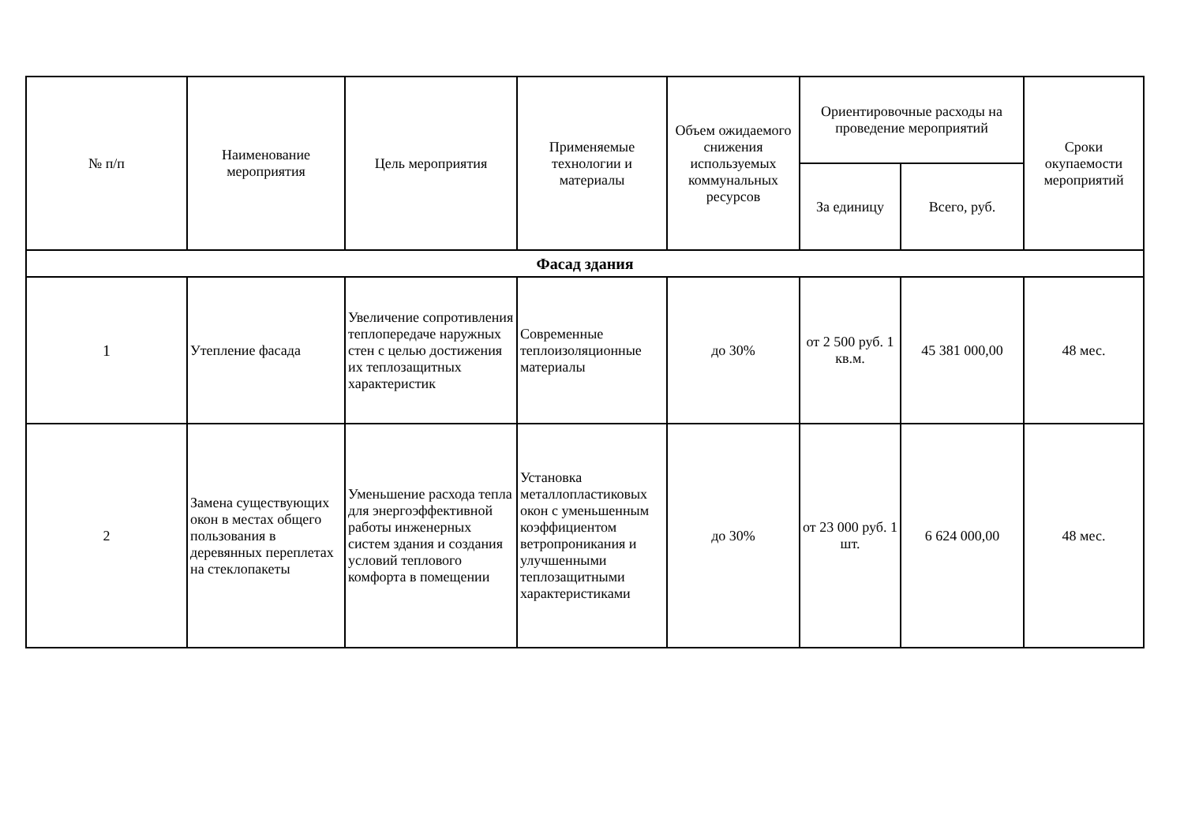| № п/п | Наименование мероприятия | Цель мероприятия | Применяемые технологии и материалы | Объем ожидаемого снижения используемых коммунальных ресурсов | Ориентировочные расходы на проведение мероприятий | | Сроки окупаемости мероприятий |
| --- | --- | --- | --- | --- | --- | --- | --- |
| | | | | | За единицу | Всего, руб. | |
| Фасад здания | | | | | | | |
| 1 | Утепление фасада | Увеличение сопротивления теплопередаче наружных стен с целью достижения их теплозащитных характеристик | Современные теплоизоляционные материалы | до 30% | от 2 500 руб. 1 кв.м. | 45 381 000,00 | 48 мес. |
| 2 | Замена существующих окон в местах общего пользования в деревянных переплетах на стеклопакеты | Уменьшение расхода тепла для энергоэффективной работы инженерных систем здания и создания условий теплового комфорта в помещении | Установка металлопластиковых окон с уменьшенным коэффициентом ветропроникания и улучшенными теплозащитными характеристиками | до 30% | от 23 000 руб. 1 шт. | 6 624 000,00 | 48 мес. |